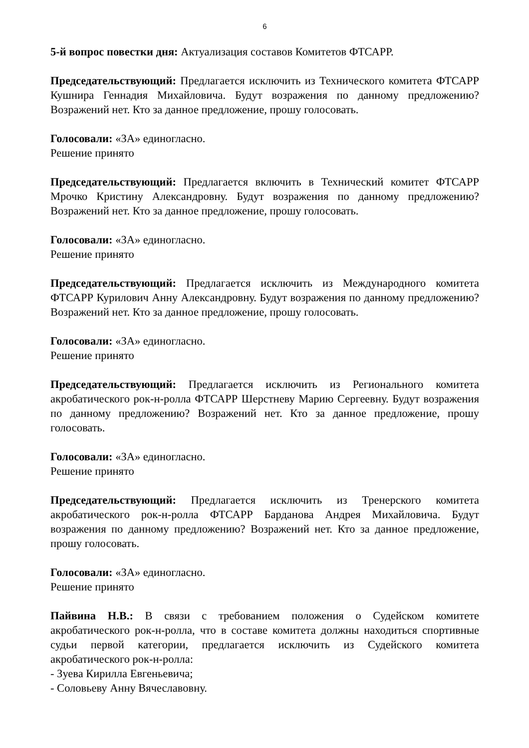6
5-й вопрос повестки дня: Актуализация составов Комитетов ФТСАРР.
Председательствующий: Предлагается исключить из Технического комитета ФТСАРР Кушнира Геннадия Михайловича. Будут возражения по данному предложению? Возражений нет. Кто за данное предложение, прошу голосовать.
Голосовали: «ЗА» единогласно.
Решение принято
Председательствующий: Предлагается включить в Технический комитет ФТСАРР Мрочко Кристину Александровну. Будут возражения по данному предложению? Возражений нет. Кто за данное предложение, прошу голосовать.
Голосовали: «ЗА» единогласно.
Решение принято
Председательствующий: Предлагается исключить из Международного комитета ФТСАРР Курилович Анну Александровну. Будут возражения по данному предложению? Возражений нет. Кто за данное предложение, прошу голосовать.
Голосовали: «ЗА» единогласно.
Решение принято
Председательствующий: Предлагается исключить из Регионального комитета акробатического рок-н-ролла ФТСАРР Шерстневу Марию Сергеевну. Будут возражения по данному предложению? Возражений нет. Кто за данное предложение, прошу голосовать.
Голосовали: «ЗА» единогласно.
Решение принято
Председательствующий: Предлагается исключить из Тренерского комитета акробатического рок-н-ролла ФТСАРР Барданова Андрея Михайловича. Будут возражения по данному предложению? Возражений нет. Кто за данное предложение, прошу голосовать.
Голосовали: «ЗА» единогласно.
Решение принято
Пайвина Н.В.: В связи с требованием положения о Судейском комитете акробатического рок-н-ролла, что в составе комитета должны находиться спортивные судьи первой категории, предлагается исключить из Судейского комитета акробатического рок-н-ролла:
- Зуева Кирилла Евгеньевича;
- Соловьеву Анну Вячеславовну.